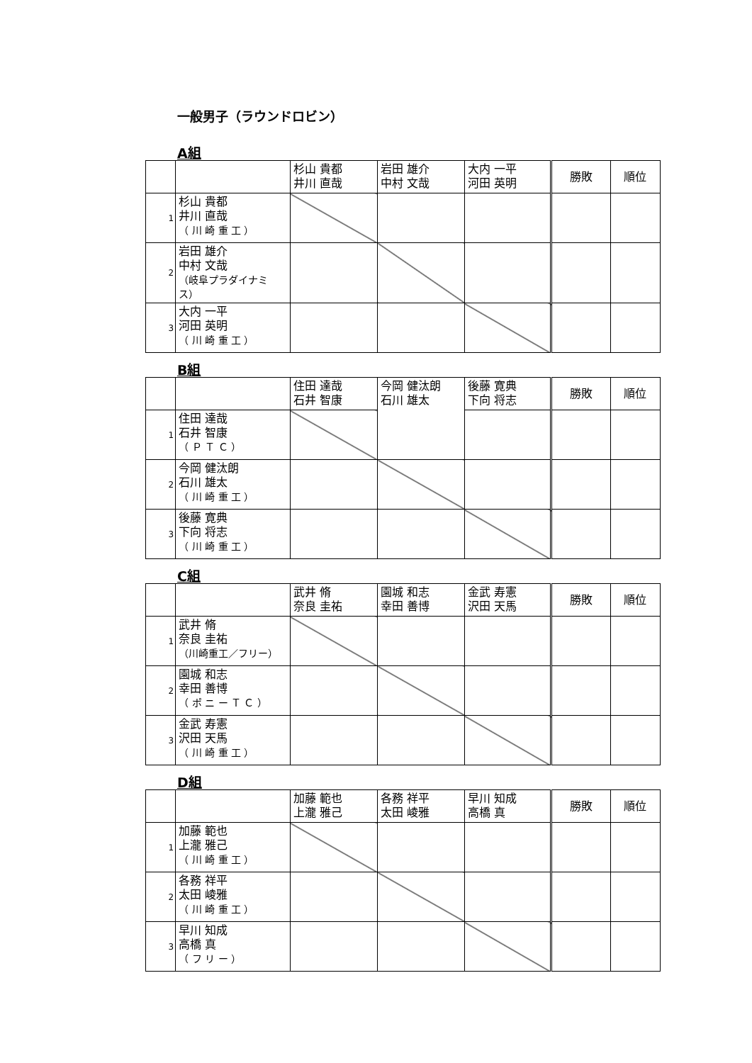一般男子（ラウンドロビン）
A組
| | | 杉山 貴都 井川 直哉 | 岩田 雄介 中村 文哉 | 大内 一平 河田 英明 | 勝敗 | 順位 |
| 1 | 杉山 貴都 井川 直哉 （ 川 崎 重 工 ） | | | | | |
| 2 | 岩田 雄介 中村 文哉 （岐阜プラダイナミス） | | | | | |
| 3 | 大内 一平 河田 英明 （ 川 崎 重 工 ） | | | | | |
B組
| | | 住田 達哉 石井 智康 | 今岡 健汰朗 石川 雄太 | 後藤 寛典 下向 将志 | 勝敗 | 順位 |
| 1 | 住田 達哉 石井 智康 （ Ｐ Ｔ Ｃ ） | | | | | |
| 2 | 今岡 健汰朗 石川 雄太 （ 川 崎 重 工 ） | | | | | |
| 3 | 後藤 寛典 下向 将志 （ 川 崎 重 工 ） | | | | | |
C組
| | | 武井 脩 奈良 圭祐 | 園城 和志 幸田 善博 | 金武 寿憲 沢田 天馬 | 勝敗 | 順位 |
| 1 | 武井 脩 奈良 圭祐 （川崎重工／フリー） | | | | | |
| 2 | 園城 和志 幸田 善博 （ ポ ニ ー Ｔ Ｃ ） | | | | | |
| 3 | 金武 寿憲 沢田 天馬 （ 川 崎 重 工 ） | | | | | |
D組
| | | 加藤 範也 上瀧 雅己 | 各務 祥平 太田 崚雅 | 早川 知成 高橋 真 | 勝敗 | 順位 |
| 1 | 加藤 範也 上瀧 雅己 （ 川 崎 重 工 ） | | | | | |
| 2 | 各務 祥平 太田 崚雅 （ 川 崎 重 工 ） | | | | | |
| 3 | 早川 知成 高橋 真 （ フ リ ー ） | | | | | |